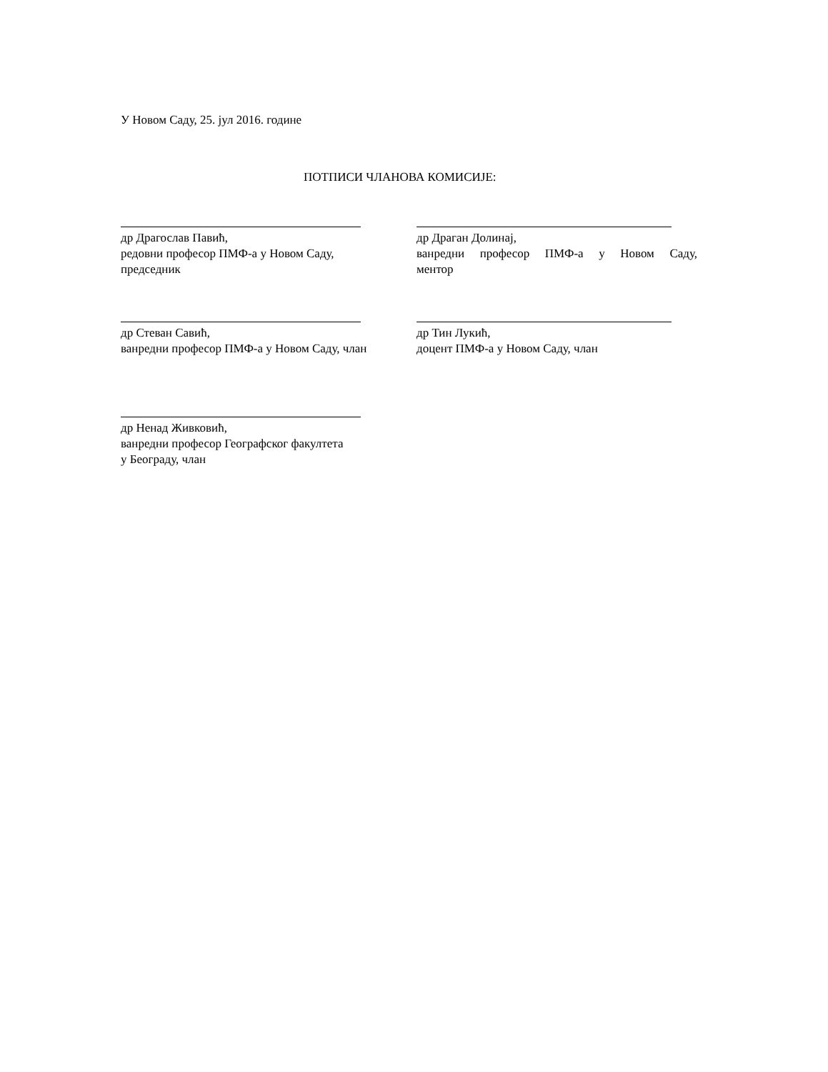У Новом Саду, 25. јул 2016. године
ПОТПИСИ ЧЛАНОВА КОМИСИЈЕ:
др Драгослав Павић,
редовни професор ПМФ-а у Новом Саду,
председник
др Драган Долинај,
ванредни професор ПМФ-а у Новом Саду,
ментор
др Стеван Савић,
ванредни професор ПМФ-а у Новом Саду, члан
др Тин Лукић,
доцент ПМФ-а у Новом Саду, члан
др Ненад Живковић,
ванредни професор Географског факултета
у Београду, члан